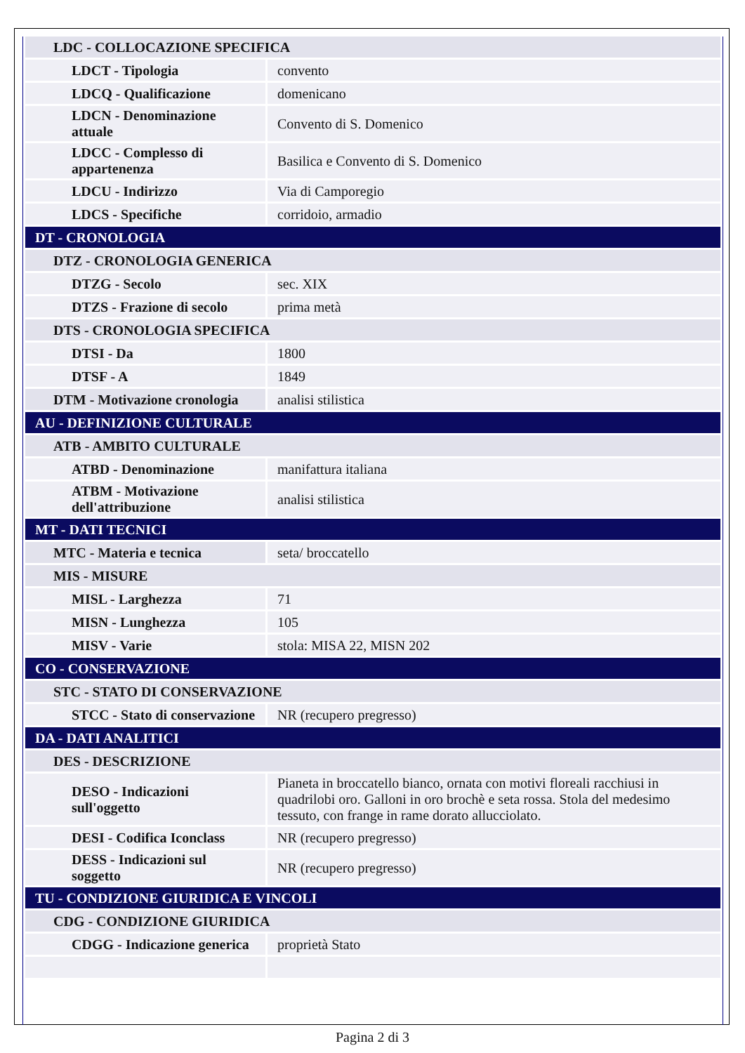| LDC - COLLOCAZIONE SPECIFICA | |
| LDCT - Tipologia | convento |
| LDCQ - Qualificazione | domenicano |
| LDCN - Denominazione attuale | Convento di S. Domenico |
| LDCC - Complesso di appartenenza | Basilica e Convento di S. Domenico |
| LDCU - Indirizzo | Via di Camporegio |
| LDCS - Specifiche | corridoio, armadio |
| DT - CRONOLOGIA | |
| DTZ - CRONOLOGIA GENERICA | |
| DTZG - Secolo | sec. XIX |
| DTZS - Frazione di secolo | prima metà |
| DTS - CRONOLOGIA SPECIFICA | |
| DTSI - Da | 1800 |
| DTSF - A | 1849 |
| DTM - Motivazione cronologia | analisi stilistica |
| AU - DEFINIZIONE CULTURALE | |
| ATB - AMBITO CULTURALE | |
| ATBD - Denominazione | manifattura italiana |
| ATBM - Motivazione dell'attribuzione | analisi stilistica |
| MT - DATI TECNICI | |
| MTC - Materia e tecnica | seta/ broccatello |
| MIS - MISURE | |
| MISL - Larghezza | 71 |
| MISN - Lunghezza | 105 |
| MISV - Varie | stola: MISA 22, MISN 202 |
| CO - CONSERVAZIONE | |
| STC - STATO DI CONSERVAZIONE | |
| STCC - Stato di conservazione | NR (recupero pregresso) |
| DA - DATI ANALITICI | |
| DES - DESCRIZIONE | |
| DESO - Indicazioni sull'oggetto | Pianeta in broccatello bianco, ornata con motivi floreali racchiusi in quadrilobi oro. Galloni in oro brochè e seta rossa. Stola del medesimo tessuto, con frange in rame dorato allucciolato. |
| DESI - Codifica Iconclass | NR (recupero pregresso) |
| DESS - Indicazioni sul soggetto | NR (recupero pregresso) |
| TU - CONDIZIONE GIURIDICA E VINCOLI | |
| CDG - CONDIZIONE GIURIDICA | |
| CDGG - Indicazione generica | proprietà Stato |
Pagina 2 di 3